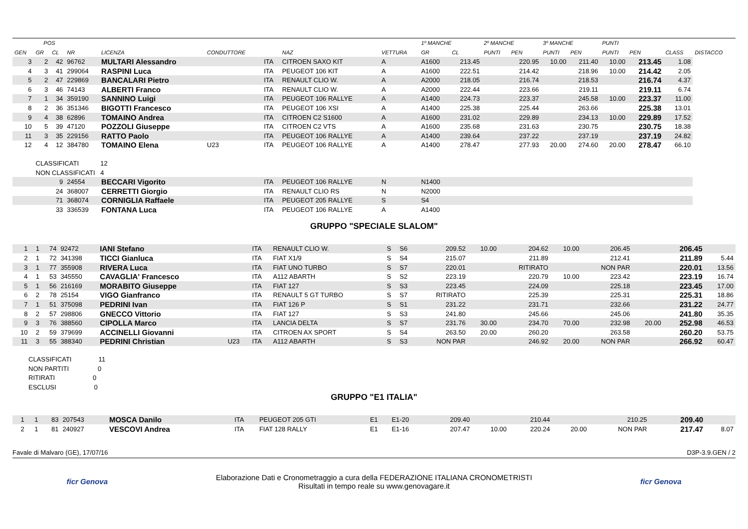| | POS | | | | | | | | 1º MANCHE | | 2º MANCHE | | 3º MANCHE | | PUNTI | | | |
| --- | --- | --- | --- | --- | --- | --- | --- | --- | --- | --- | --- | --- | --- | --- | --- | --- | --- | --- |
| GEN | GR | CL | NR | LICENZA | CONDUTTORE | | NAZ | VETTURA | GR | CL | PUNTI | PEN | PUNTI | PEN | PUNTI | PEN | CLASS | DISTACCO |
| 3 | 2 | 42 | 96762 | MULTARI Alessandro | | ITA | CITROEN SAXO KIT | A | A1600 | 213.45 | | 220.95 | 10.00 | 211.40 | 10.00 | 213.45 | 1.08 | |
| 4 | 3 | 41 | 299064 | RASPINI Luca | | ITA | PEUGEOT 106 KIT | A | A1600 | 222.51 | | 214.42 | | 218.96 | 10.00 | 214.42 | 2.05 | |
| 5 | 2 | 47 | 229869 | BANCALARI Pietro | | ITA | RENAULT CLIO W. | A | A2000 | 218.05 | | 216.74 | | 218.53 | | 216.74 | 4.37 | |
| 6 | 3 | 46 | 74143 | ALBERTI Franco | | ITA | RENAULT CLIO W. | A | A2000 | 222.44 | | 223.66 | | 219.11 | | 219.11 | 6.74 | |
| 7 | 1 | 34 | 359190 | SANNINO Luigi | | ITA | PEUGEOT 106 RALLYE | A | A1400 | 224.73 | | 223.37 | | 245.58 | 10.00 | 223.37 | 11.00 | |
| 8 | 2 | 36 | 351346 | BIGOTTI Francesco | | ITA | PEUGEOT 106 XSI | A | A1400 | 225.38 | | 225.44 | | 263.66 | | 225.38 | 13.01 | |
| 9 | 4 | 38 | 62896 | TOMAINO Andrea | | ITA | CITROEN C2 S1600 | A | A1600 | 231.02 | | 229.89 | | 234.13 | 10.00 | 229.89 | 17.52 | |
| 10 | 5 | 39 | 47120 | POZZOLI Giuseppe | | ITA | CITROEN C2 VTS | A | A1600 | 235.68 | | 231.63 | | 230.75 | | 230.75 | 18.38 | |
| 11 | 3 | 35 | 229156 | RATTO Paolo | | ITA | PEUGEOT 106 RALLYE | A | A1400 | 239.64 | | 237.22 | | 237.19 | | 237.19 | 24.82 | |
| 12 | 4 | 12 | 384780 | TOMAINO Elena | U23 | ITA | PEUGEOT 106 RALLYE | A | A1400 | 278.47 | | 277.93 | 20.00 | 274.60 | 20.00 | 278.47 | 66.10 | |
| | CLASSIFICATI 12 | | | | | | | | | | | | | | | | | |
| | NON CLASSIFICATI 4 | | | | | | | | | | | | | | | | | |
| | | 9 | 24554 | BECCARI Vigorito | | ITA | PEUGEOT 106 RALLYE | N | N1400 | | | | | | | | | |
| | | 24 | 368007 | CERRETTI Giorgio | | ITA | RENAULT CLIO RS | N | N2000 | | | | | | | | | |
| | | 71 | 368074 | CORNIGLIA Raffaele | | ITA | PEUGEOT 205 RALLYE | S | S4 | | | | | | | | | |
| | | 33 | 336539 | FONTANA Luca | | ITA | PEUGEOT 106 RALLYE | A | A1400 | | | | | | | | | |
GRUPPO "SPECIALE SLALOM"
| 1 | 1 | 74 | 92472 | IANI Stefano | | ITA | RENAULT CLIO W. | S | S6 | 209.52 | 10.00 | 204.62 | 10.00 | 206.45 | | 206.45 | |
| 2 | 1 | 72 | 341398 | TICCI Gianluca | | ITA | FIAT X1/9 | S | S4 | 215.07 | | 211.89 | | 212.41 | | 211.89 | 5.44 |
| 3 | 1 | 77 | 355908 | RIVERA Luca | | ITA | FIAT UNO TURBO | S | S7 | 220.01 | | RITIRATO | | NON PAR | | 220.01 | 13.56 |
| 4 | 1 | 53 | 345550 | CAVAGLIA' Francesco | | ITA | A112 ABARTH | S | S2 | 223.19 | | 220.79 | 10.00 | 223.42 | | 223.19 | 16.74 |
| 5 | 1 | 56 | 216169 | MORABITO Giuseppe | | ITA | FIAT 127 | S | S3 | 223.45 | | 224.09 | | 225.18 | | 223.45 | 17.00 |
| 6 | 2 | 78 | 25154 | VIGO Gianfranco | | ITA | RENAULT 5 GT TURBO | S | S7 | RITIRATO | | 225.39 | | 225.31 | | 225.31 | 18.86 |
| 7 | 1 | 51 | 375098 | PEDRINI Ivan | | ITA | FIAT 126 P | S | S1 | 231.22 | | 231.71 | | 232.66 | | 231.22 | 24.77 |
| 8 | 2 | 57 | 298806 | GNECCO Vittorio | | ITA | FIAT 127 | S | S3 | 241.80 | | 245.66 | | 245.06 | | 241.80 | 35.35 |
| 9 | 3 | 76 | 388560 | CIPOLLA Marco | | ITA | LANCIA DELTA | S | S7 | 231.76 | 30.00 | 234.70 | 70.00 | 232.98 | 20.00 | 252.98 | 46.53 |
| 10 | 2 | 59 | 379699 | ACCINELLI Giovanni | | ITA | CITROEN AX SPORT | S | S4 | 263.50 | 20.00 | 260.20 | | 263.58 | | 260.20 | 53.75 |
| 11 | 3 | 55 | 388340 | PEDRINI Christian | U23 | ITA | A112 ABARTH | S | S3 | NON PAR | | 246.92 | 20.00 | NON PAR | | 266.92 | 60.47 |
CLASSIFICATI 11
NON PARTITI 0
RITIRATI 0
ESCLUSI 0
GRUPPO "E1 ITALIA"
| 1 | 1 | 83 | 207543 | MOSCA Danilo | | ITA | PEUGEOT 205 GTI | E1 | E1-20 | 209.40 | | 210.44 | | 210.25 | | 209.40 | |
| 2 | 1 | 81 | 240927 | VESCOVI Andrea | | ITA | FIAT 128 RALLY | E1 | E1-16 | 207.47 | 10.00 | 220.24 | 20.00 | NON PAR | | 217.47 | 8.07 |
Favale di Malvaro (GE), 17/07/16 D3P-3.9.GEN / 2
ficr Genova Elaborazione Dati e Cronometraggio a cura della FEDERAZIONE ITALIANA CRONOMETRISTI
Risultati in tempo reale su www.genovagare.it ficr Genova